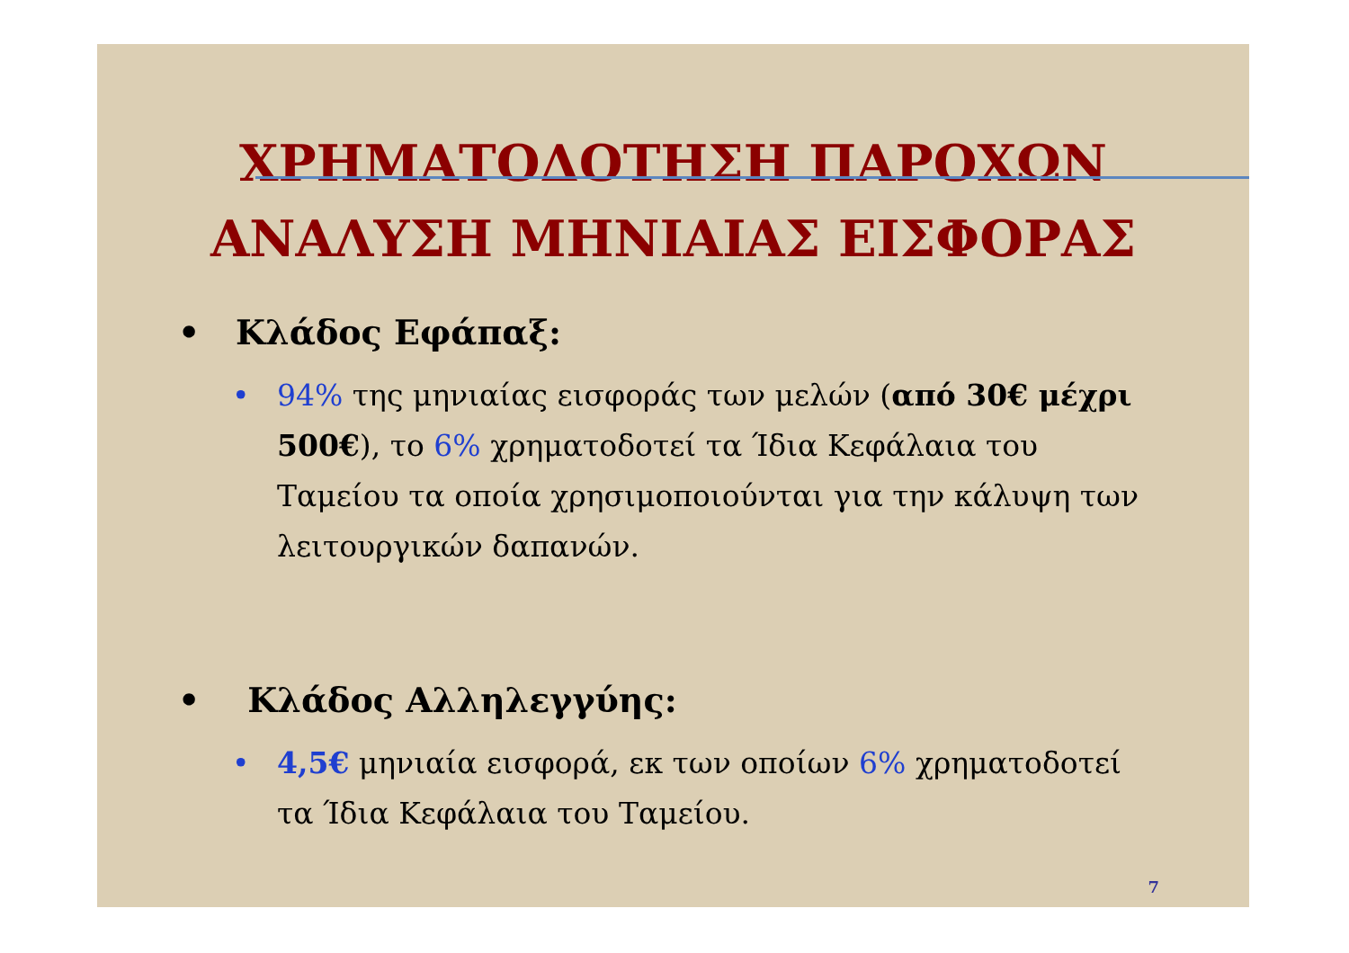ΧΡΗΜΑΤΟΔΟΤΗΣΗ ΠΑΡΟΧΩΝ
ΑΝΑΛΥΣΗ ΜΗΝΙΑΙΑΣ ΕΙΣΦΟΡΑΣ
• Κλάδος Εφάπαξ:
• 94% της μηνιαίας εισφοράς των μελών (από 30€ μέχρι 500€), το 6% χρηματοδοτεί τα Ίδια Κεφάλαια του Ταμείου τα οποία χρησιμοποιούνται για την κάλυψη των λειτουργικών δαπανών.
• Κλάδος Αλληλεγγύης:
• 4,5€ μηνιαία εισφορά, εκ των οποίων 6% χρηματοδοτεί τα Ίδια Κεφάλαια του Ταμείου.
7